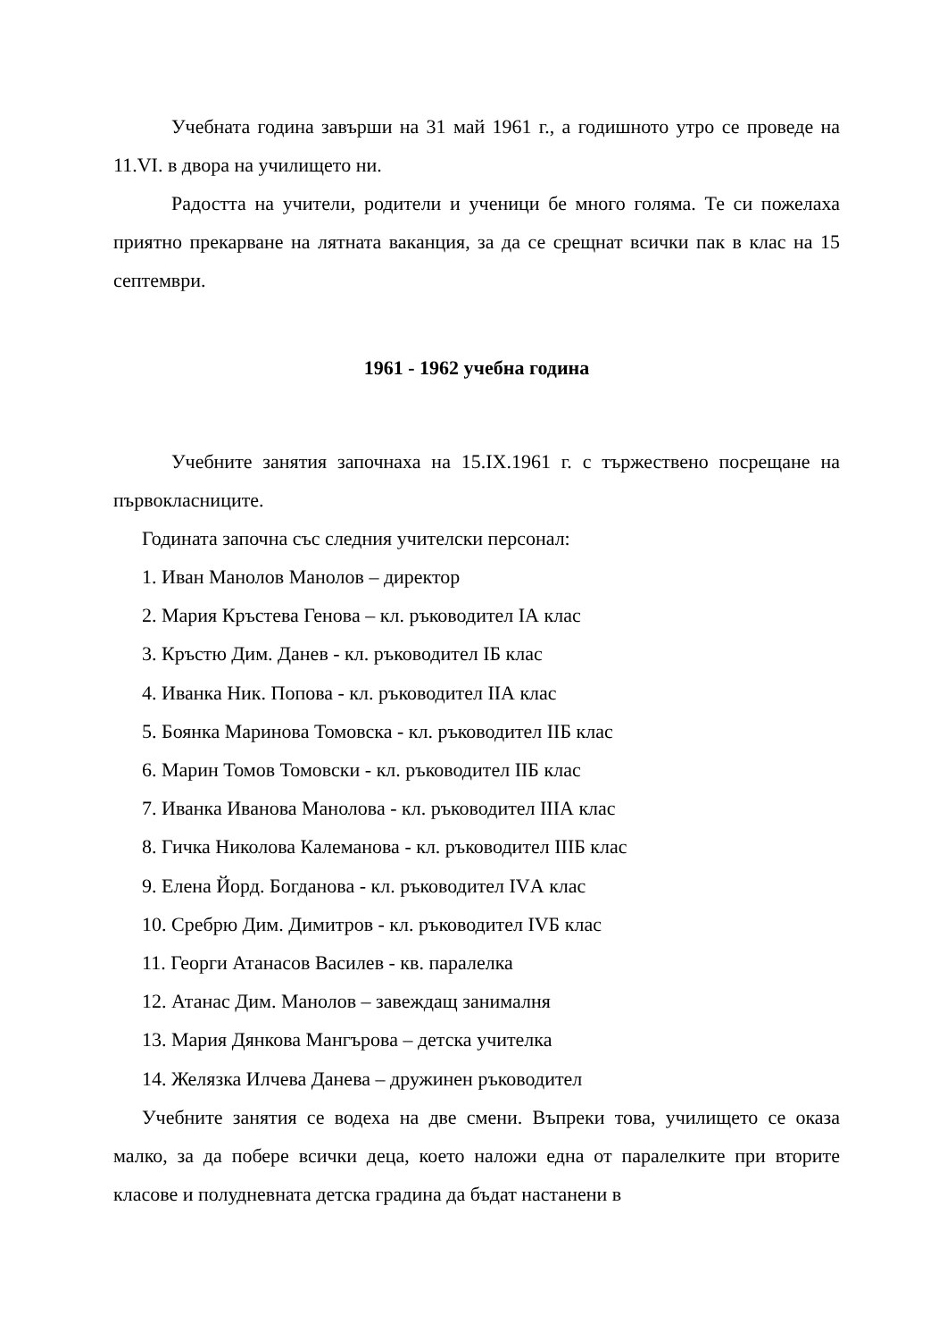Учебната година завърши на 31 май 1961 г., а годишното утро се проведе на 11.VI. в двора на училището ни.
Радостта на учители, родители и ученици бе много голяма. Те си пожелаха приятно прекарване на лятната ваканция, за да се срещнат всички пак в клас на 15 септември.
1961 - 1962 учебна година
Учебните занятия започнаха на 15.IX.1961 г. с тържествено посрещане на първокласниците.
Годината започна със следния учителски персонал:
1. Иван Манолов Манолов – директор
2. Мария Кръстева Генова – кл. ръководител IА клас
3. Кръстю Дим. Данев - кл. ръководител IБ клас
4. Иванка Ник. Попова - кл. ръководител IIА клас
5. Боянка Маринова Томовска - кл. ръководител IIБ клас
6. Марин Томов Томовски - кл. ръководител IIБ клас
7. Иванка Иванова Манолова - кл. ръководител IIIА клас
8. Гичка Николова Калеманова - кл. ръководител IIIБ клас
9. Елена Йорд. Богданова - кл. ръководител IVА клас
10. Сребрю Дим. Димитров - кл. ръководител IVБ клас
11. Георги Атанасов Василев - кв. паралелка
12. Атанас Дим. Манолов – завеждащ занималня
13. Мария Дянкова Мангърова – детска учителка
14. Желязка Илчева Данева – дружинен ръководител
Учебните занятия се водеха на две смени. Въпреки това, училището се оказа малко, за да побере всички деца, което наложи една от паралелките при вторите класове и полудневната детска градина да бъдат настанени в